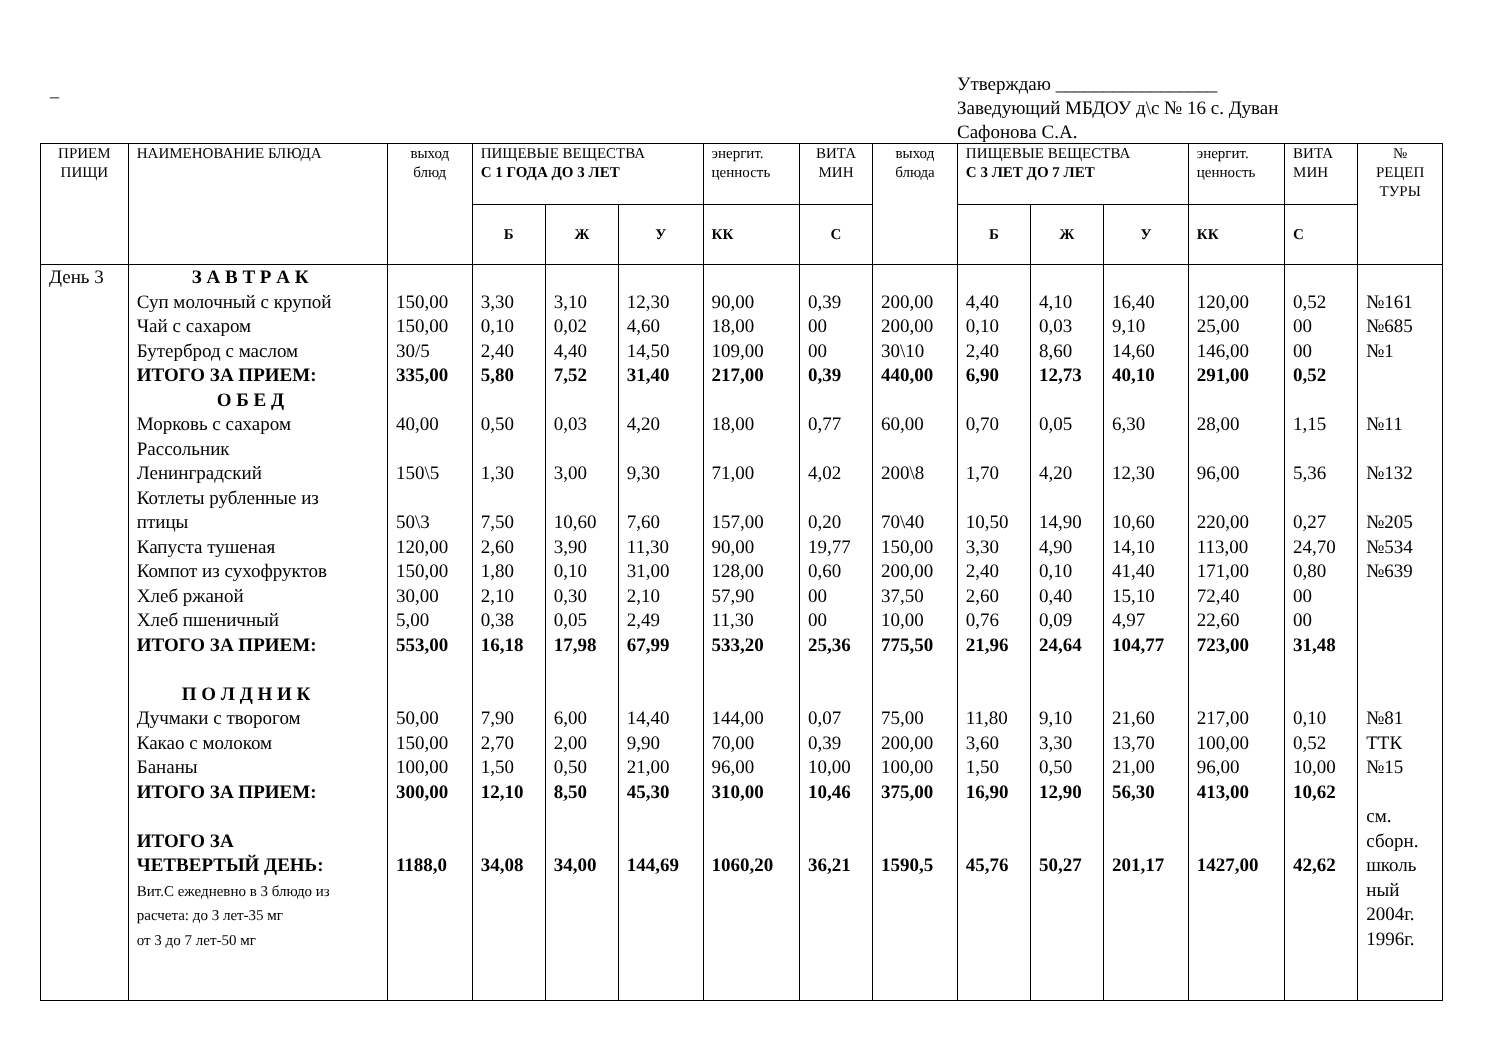_
Утверждаю _________________
Заведующий МБДОУ д\с № 16 с. Дуван
Сафонова С.А.
| ПРИЕМ ПИЩИ | НАИМЕНОВАНИЕ БЛЮДА | выход блюд | ПИЩЕВЫЕ ВЕЩЕСТВА С 1 ГОДА ДО 3 ЛЕТ | | | энергит. ценность | ВИТА МИН | выход блюда | ПИЩЕВЫЕ ВЕЩЕСТВА С 3 ЛЕТ ДО 7 ЛЕТ | | | энергит. ценность | ВИТА МИН | № РЕЦЕП ТУРЫ |
| --- | --- | --- | --- | --- | --- | --- | --- | --- | --- | --- | --- | --- | --- | --- |
| | | | Б | Ж | У | КК | С | | Б | Ж | У | КК | С | |
| День 3 | З А В Т Р А К Суп молочный с крупой Чай с сахаром Бутерброд с маслом ИТОГО ЗА ПРИЕМ: О Б Е Д Морковь с сахаром Рассольник Ленинградский Котлеты рубленные из птицы Капуста тушеная Компот из сухофруктов Хлеб ржаной Хлеб пшеничный ИТОГО ЗА ПРИЕМ: П О Л Д Н И К Дучмаки с творогом Какао с молоком Бананы ИТОГО ЗА ПРИЕМ: ИТОГО ЗА ЧЕТВЕРТЫЙ ДЕНЬ: Вит.С ежедневно в 3 блюдо из расчета: до 3 лет-35 мг от 3 до 7 лет-50 мг | 150,00 150,00 30/5 335,00 40,00 150\5 50\3 120,00 150,00 30,00 5,00 553,00 50,00 150,00 100,00 300,00 1188,0 | 3,30 0,10 2,40 5,80 0,50 1,30 7,50 2,60 1,80 2,10 0,38 16,18 7,90 2,70 1,50 12,10 34,08 | 3,10 0,02 4,40 7,52 0,03 3,00 10,60 3,90 0,10 0,30 0,05 17,98 6,00 2,00 0,50 8,50 34,00 | 12,30 4,60 14,50 31,40 4,20 9,30 7,60 11,30 31,00 2,10 2,49 67,99 14,40 9,90 21,00 45,30 144,69 | 90,00 18,00 109,00 217,00 18,00 71,00 157,00 90,00 128,00 57,90 11,30 533,20 144,00 70,00 96,00 310,00 1060,20 | 0,39 00 00 0,39 0,77 4,02 0,20 19,77 0,60 00 00 25,36 0,07 0,39 10,00 10,46 36,21 | 200,00 200,00 30\10 440,00 60,00 200\8 70\40 150,00 200,00 37,50 10,00 775,50 75,00 200,00 100,00 375,00 1590,5 | 4,40 0,10 2,40 6,90 0,70 1,70 10,50 3,30 2,40 2,60 0,76 21,96 11,80 3,60 1,50 16,90 45,76 | 4,10 0,03 8,60 12,73 0,05 4,20 14,90 4,90 0,10 0,40 0,09 24,64 9,10 3,30 0,50 12,90 50,27 | 16,40 9,10 14,60 40,10 6,30 12,30 10,60 14,10 41,40 15,10 4,97 104,77 21,60 13,70 21,00 56,30 201,17 | 120,00 25,00 146,00 291,00 28,00 96,00 220,00 113,00 171,00 72,40 22,60 723,00 217,00 100,00 96,00 413,00 1427,00 | 0,52 00 00 0,52 1,15 5,36 0,27 24,70 0,80 00 00 31,48 0,10 0,52 10,00 10,62 42,62 | №161 №685 №1 №11 №132 №205 №534 №639 №81 ТТК №15 см. сборн. школь ный 2004г. 1996г. |